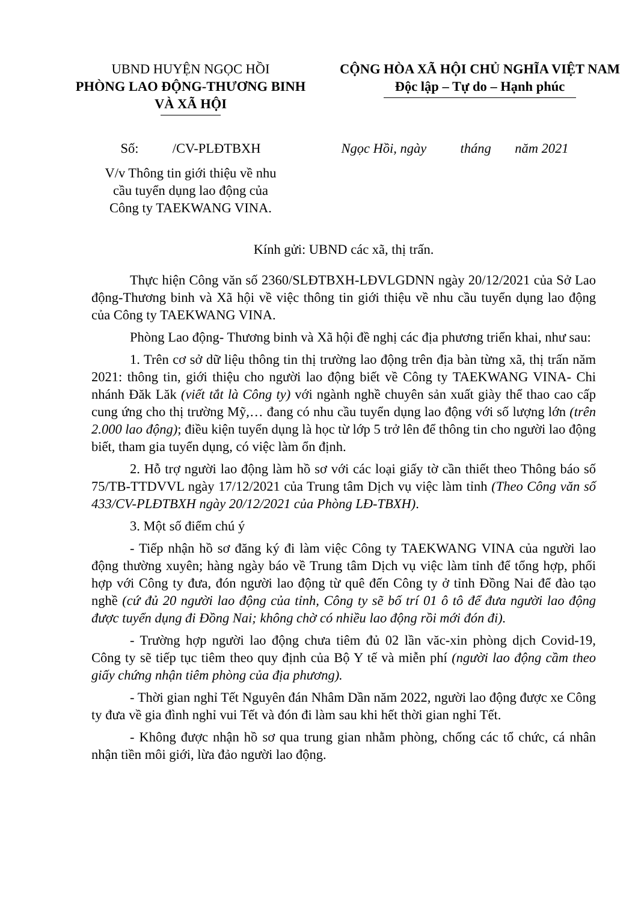UBND HUYỆN NGỌC HỒI
PHÒNG LAO ĐỘNG-THƯƠNG BINH
VÀ XÃ HỘI
CỘNG HÒA XÃ HỘI CHỦ NGHĨA VIỆT NAM
Độc lập – Tự do – Hạnh phúc
Số: /CV-PLĐTBXH
V/v Thông tin giới thiệu về nhu
cầu tuyển dụng lao động của
Công ty TAEKWANG VINA.
Ngọc Hồi, ngày tháng năm 2021
Kính gửi: UBND các xã, thị trấn.
Thực hiện Công văn số 2360/SLĐTBXH-LĐVLGDNN ngày 20/12/2021 của Sở Lao động-Thương binh và Xã hội về việc thông tin giới thiệu về nhu cầu tuyển dụng lao động của Công ty TAEKWANG VINA.
Phòng Lao động- Thương binh và Xã hội đề nghị các địa phương triển khai, như sau:
1. Trên cơ sở dữ liệu thông tin thị trường lao động trên địa bàn từng xã, thị trấn năm 2021: thông tin, giới thiệu cho người lao động biết về Công ty TAEKWANG VINA- Chi nhánh Đăk Lăk (viết tắt là Công ty) với ngành nghề chuyên sản xuất giày thể thao cao cấp cung ứng cho thị trường Mỹ,… đang có nhu cầu tuyển dụng lao động với số lượng lớn (trên 2.000 lao động); điều kiện tuyển dụng là học từ lớp 5 trở lên để thông tin cho người lao động biết, tham gia tuyển dụng, có việc làm ổn định.
2. Hỗ trợ người lao động làm hồ sơ với các loại giấy tờ cần thiết theo Thông báo số 75/TB-TTDVVL ngày 17/12/2021 của Trung tâm Dịch vụ việc làm tỉnh (Theo Công văn số 433/CV-PLĐTBXH ngày 20/12/2021 của Phòng LĐ-TBXH).
3. Một số điểm chú ý
- Tiếp nhận hồ sơ đăng ký đi làm việc Công ty TAEKWANG VINA của người lao động thường xuyên; hàng ngày báo về Trung tâm Dịch vụ việc làm tỉnh để tổng hợp, phối hợp với Công ty đưa, đón người lao động từ quê đến Công ty ở tỉnh Đồng Nai để đào tạo nghề (cứ đủ 20 người lao động của tỉnh, Công ty sẽ bố trí 01 ô tô để đưa người lao động được tuyển dụng đi Đồng Nai; không chờ có nhiều lao động rồi mới đón đi).
- Trường hợp người lao động chưa tiêm đủ 02 lần văc-xin phòng dịch Covid-19, Công ty sẽ tiếp tục tiêm theo quy định của Bộ Y tế và miễn phí (người lao động cầm theo giấy chứng nhận tiêm phòng của địa phương).
- Thời gian nghỉ Tết Nguyên đán Nhâm Dần năm 2022, người lao động được xe Công ty đưa về gia đình nghỉ vui Tết và đón đi làm sau khi hết thời gian nghỉ Tết.
- Không được nhận hồ sơ qua trung gian nhằm phòng, chống các tổ chức, cá nhân nhận tiền môi giới, lừa đảo người lao động.